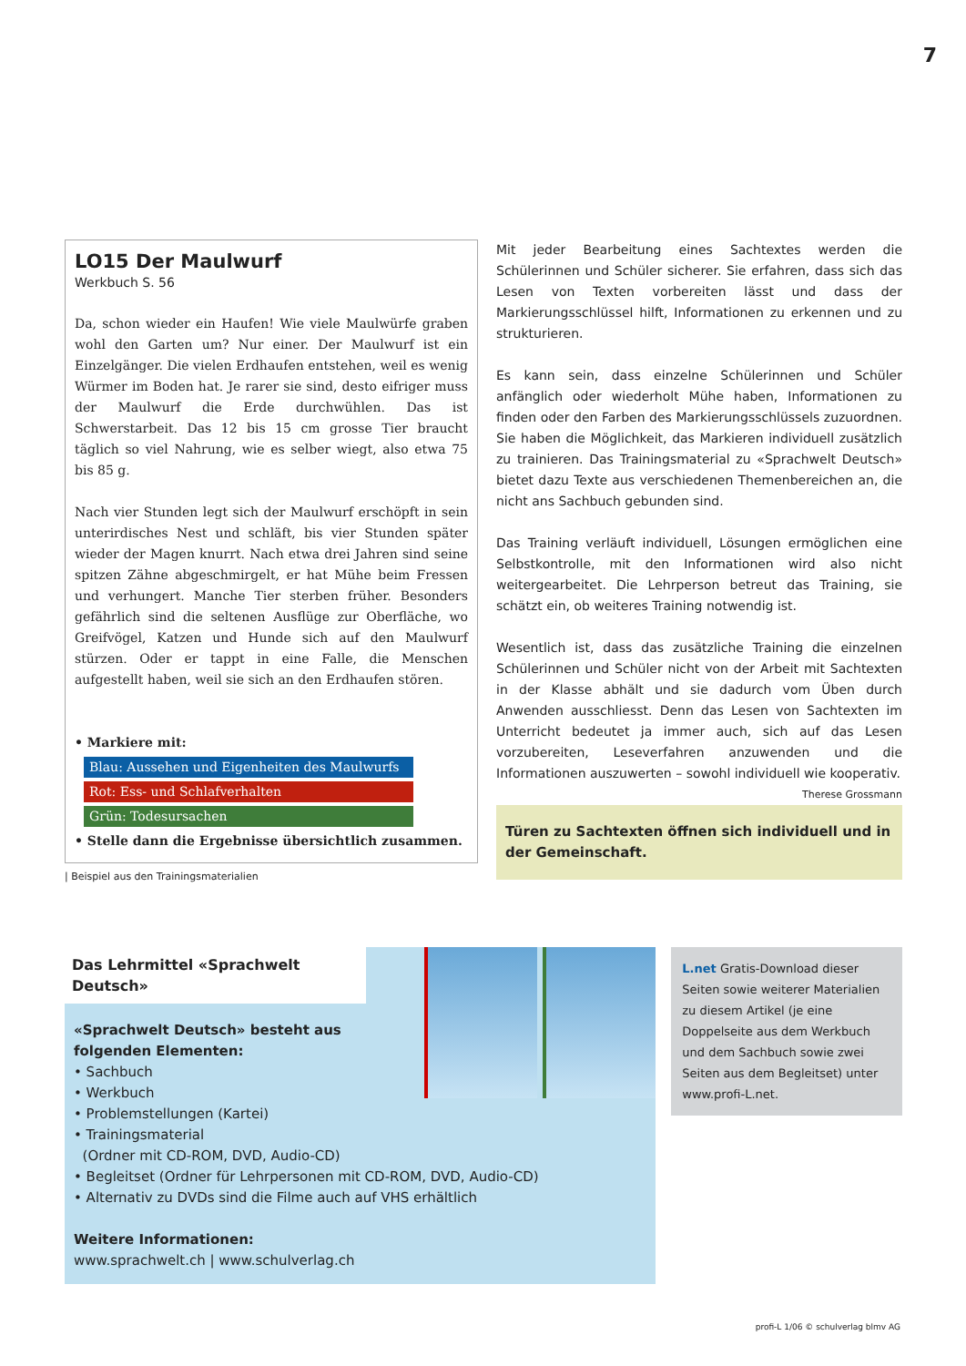7
LO15 Der Maulwurf
Werkbuch S. 56
Da, schon wieder ein Haufen! Wie viele Maulwürfe graben wohl den Garten um? Nur einer. Der Maulwurf ist ein Einzelgänger. Die vielen Erdhaufen entstehen, weil es wenig Würmer im Boden hat. Je rarer sie sind, desto eifriger muss der Maulwurf die Erde durchwühlen. Das ist Schwerstarbeit. Das 12 bis 15 cm grosse Tier braucht täglich so viel Nahrung, wie es selber wiegt, also etwa 75 bis 85 g.
Nach vier Stunden legt sich der Maulwurf erschöpft in sein unterirdisches Nest und schläft, bis vier Stunden später wieder der Magen knurrt. Nach etwa drei Jahren sind seine spitzen Zähne abgeschmirgelt, er hat Mühe beim Fressen und verhungert. Manche Tier sterben früher. Besonders gefährlich sind die seltenen Ausflüge zur Oberfläche, wo Greifvögel, Katzen und Hunde sich auf den Maulwurf stürzen. Oder er tappt in eine Falle, die Menschen aufgestellt haben, weil sie sich an den Erdhaufen stören.
• Markiere mit:
Blau: Aussehen und Eigenheiten des Maulwurfs
Rot: Ess- und Schlafverhalten
Grün: Todesursachen
• Stelle dann die Ergebnisse übersichtlich zusammen.
| Beispiel aus den Trainingsmaterialien
Mit jeder Bearbeitung eines Sachtextes werden die Schülerinnen und Schüler sicherer. Sie erfahren, dass sich das Lesen von Texten vorbereiten lässt und dass der Markierungsschlüssel hilft, Informationen zu erkennen und zu strukturieren.
Es kann sein, dass einzelne Schülerinnen und Schüler anfänglich oder wiederholt Mühe haben, Informationen zu finden oder den Farben des Markierungsschlüssels zuzuordnen. Sie haben die Möglichkeit, das Markieren individuell zusätzlich zu trainieren. Das Trainingsmaterial zu «Sprachwelt Deutsch» bietet dazu Texte aus verschiedenen Themenbereichen an, die nicht ans Sachbuch gebunden sind.
Das Training verläuft individuell, Lösungen ermöglichen eine Selbstkontrolle, mit den Informationen wird also nicht weitergearbeitet. Die Lehrperson betreut das Training, sie schätzt ein, ob weiteres Training notwendig ist.
Wesentlich ist, dass das zusätzliche Training die einzelnen Schülerinnen und Schüler nicht von der Arbeit mit Sachtexten in der Klasse abhält und sie dadurch vom Üben durch Anwenden ausschliesst. Denn das Lesen von Sachtexten im Unterricht bedeutet ja immer auch, sich auf das Lesen vorzubereiten, Leseverfahren anzuwenden und die Informationen auszuwerten – sowohl individuell wie kooperativ. Therese Grossmann
Türen zu Sachtexten öffnen sich individuell und in der Gemeinschaft.
Das Lehrmittel «Sprachwelt Deutsch»
«Sprachwelt Deutsch» besteht aus
folgenden Elementen:
• Sachbuch
• Werkbuch
• Problemstellungen (Kartei)
• Trainingsmaterial
(Ordner mit CD-ROM, DVD, Audio-CD)
• Begleitset (Ordner für Lehrpersonen mit CD-ROM, DVD, Audio-CD)
• Alternativ zu DVDs sind die Filme auch auf VHS erhältlich
Weitere Informationen:
www.sprachwelt.ch | www.schulverlag.ch
L.net Gratis-Download dieser Seiten sowie weiterer Materialien zu diesem Artikel (je eine Doppelseite aus dem Werkbuch und dem Sachbuch sowie zwei Seiten aus dem Begleitset) unter www.profi-L.net.
profi-L 1/06 © schulverlag blmv AG